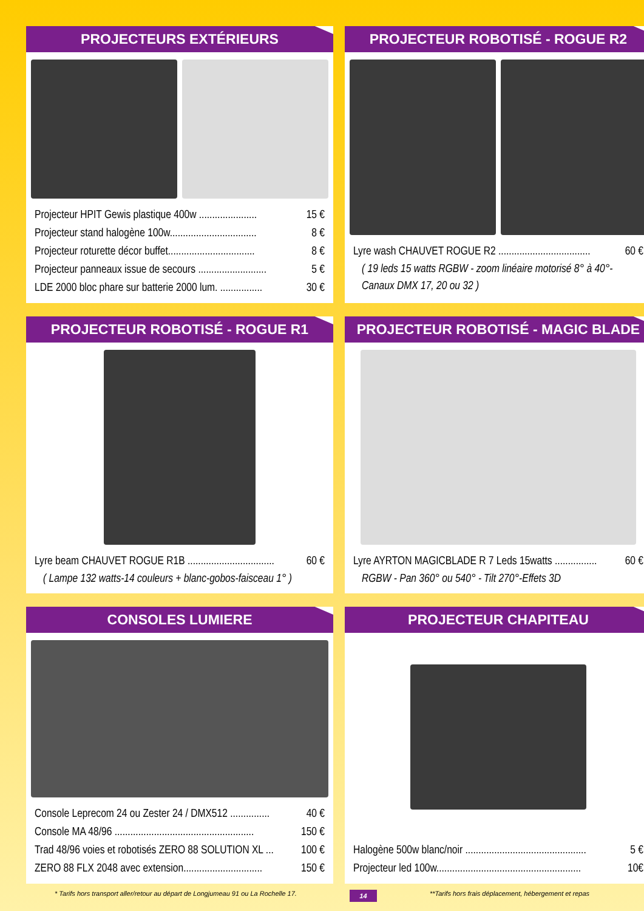PROJECTEURS EXTÉRIEURS
Projecteur HPIT Gewis plastique 400w ...................... 15 €
Projecteur stand halogène 100w................................. 8 €
Projecteur roturette décor buffet................................. 8 €
Projecteur panneaux issue de secours .......................... 5 €
LDE 2000 bloc phare sur batterie 2000 lum. ................ 30 €
PROJECTEUR ROBOTISÉ - ROGUE R2
Lyre wash CHAUVET ROGUE R2 ................................... 60 €
( 19 leds 15 watts RGBW - zoom linéaire motorisé 8° à 40°-Canaux DMX 17, 20 ou 32 )
PROJECTEUR ROBOTISÉ - ROGUE R1
Lyre beam CHAUVET ROGUE R1B ................................. 60 €
( Lampe 132 watts-14 couleurs + blanc-gobos-faisceau 1° )
PROJECTEUR ROBOTISÉ - MAGIC BLADE
Lyre AYRTON MAGICBLADE R 7 Leds 15watts ................ 60 €
RGBW - Pan 360° ou 540° - Tilt 270°-Effets 3D
CONSOLES LUMIERE
Console Leprecom 24 ou Zester 24 / DMX512 ............... 40 €
Console MA 48/96 ..................................................... 150 €
Trad 48/96 voies et robotisés ZERO 88 SOLUTION XL ... 100 €
ZERO 88 FLX 2048 avec extension.............................. 150 €
PROJECTEUR CHAPITEAU
Halogène 500w blanc/noir .............................................. 5 €
Projecteur led 100w....................................................... 10€
* Tarifs hors transport aller/retour au départ de Longjumeau 91 ou La Rochelle 17. 14 **Tarifs hors frais déplacement, hébergement et repas